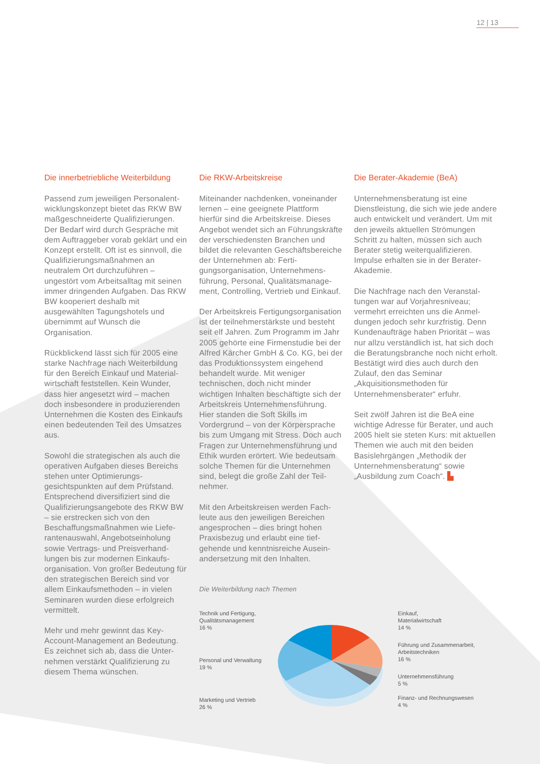12 | 13
Die innerbetriebliche Weiterbildung
Passend zum jeweiligen Personalent­wicklungskonzept bietet das RKW BW maßgeschneiderte Qualifizie­rungen. Der Bedarf wird durch Ge­spräche mit dem Auftraggeber vorab geklärt und ein Konzept erstellt. Oft ist es sinnvoll, die Qualifizierungs­maßnahmen an neutralem Ort durch­zuführen – ungestört vom Arbeits­alltag mit seinen immer dringenden Aufgaben. Das RKW BW kooperiert deshalb mit ausgewählten Tagungs­hotels und übernimmt auf Wunsch die Organisation.
Rückblickend lässt sich für 2005 eine starke Nachfrage nach Weiterbildung für den Bereich Einkauf und Material­wirtschaft feststellen. Kein Wunder, dass hier angesetzt wird – machen doch insbesondere in produzierenden Unternehmen die Kosten des Ein­kaufs einen bedeutenden Teil des Umsatzes aus.
Sowohl die strategischen als auch die operativen Aufgaben dieses Bereichs stehen unter Optimierungs­gesichtspunkten auf dem Prüfstand. Entsprechend diversifiziert sind die Qualifizierungsangebote des RKW BW – sie erstrecken sich von den Beschaffungsmaßnahmen wie Liefe­rantenauswahl, Angebotseinholung sowie Vertrags- und Preisverhand­lungen bis zur modernen Einkaufs­organisation. Von großer Bedeutung für den strategischen Bereich sind vor allem Einkaufsmethoden – in vielen Seminaren wurden diese erfolg­reich vermittelt.
Mehr und mehr gewinnt das Key-Account-Management an Bedeutung. Es zeichnet sich ab, dass die Unter­nehmen verstärkt Qualifizierung zu diesem Thema wünschen.
Die RKW-Arbeitskreise
Miteinander nachdenken, voneinan­der lernen – eine geeignete Plattform hierfür sind die Arbeitskreise. Dieses Angebot wendet sich an Führungs­kräfte der verschiedensten Branchen und bildet die relevanten Geschäfts­bereiche der Unternehmen ab: Ferti­gungsorganisation, Unternehmens­führung, Personal, Qualitätsmanage­ment, Controlling, Vertrieb und Einkauf.
Der Arbeitskreis Fertigungsorganisa­tion ist der teilnehmerstärkste und besteht seit elf Jahren. Zum Pro­gramm im Jahr 2005 gehörte eine Firmenstudie bei der Alfred Kärcher GmbH & Co. KG, bei der das Pro­duktionssystem eingehend behandelt wurde. Mit weniger technischen, doch nicht minder wichtigen Inhalten beschäftigte sich der Arbeitskreis Unternehmensführung. Hier standen die Soft Skills im Vordergrund – von der Körpersprache bis zum Umgang mit Stress. Doch auch Fragen zur Unternehmensführung und Ethik wurden erörtert. Wie bedeutsam sol­che Themen für die Unternehmen sind, belegt die große Zahl der Teil­nehmer.
Mit den Arbeitskreisen werden Fach­leute aus den jeweiligen Bereichen angesprochen – dies bringt hohen Praxisbezug und erlaubt eine tief­gehende und kenntnisreiche Ausein­andersetzung mit den Inhalten.
Die Weiterbildung nach Themen
Technik und Fertigung,
Qualitätsmanagement
16 %
Personal und Verwaltung
19 %
Marketing und Vertrieb
26 %
Einkauf,
Materialwirtschaft
14 %
Führung und Zusammenarbeit,
Arbeitstechniken
16 %
Unternehmensführung
5 %
Finanz- und Rechnungswesen
4 %
Die Berater-Akademie (BeA)
Unternehmensberatung ist eine Dienstleistung, die sich wie jede an­dere auch entwickelt und verändert. Um mit den jeweils aktuellen Strö­mungen Schritt zu halten, müssen sich auch Berater stetig weiterqualifi­zieren. Impulse erhalten sie in der Berater-Akademie.
Die Nachfrage nach den Veranstal­tungen war auf Vorjahresniveau; vermehrt erreichten uns die Anmel­dungen jedoch sehr kurzfristig. Denn Kundenaufträge haben Priorität – was nur allzu verständlich ist, hat sich doch die Beratungsbranche noch nicht erholt. Bestätigt wird dies auch durch den Zulauf, den das Seminar „Akquisitionsmethoden für Unternehmensberater“ erfuhr.
Seit zwölf Jahren ist die BeA eine wichtige Adresse für Berater, und auch 2005 hielt sie steten Kurs: mit aktuellen Themen wie auch mit den beiden Basislehrgängen „Methodik der Unternehmensberatung“ sowie „Ausbildung zum Coach“. ▙